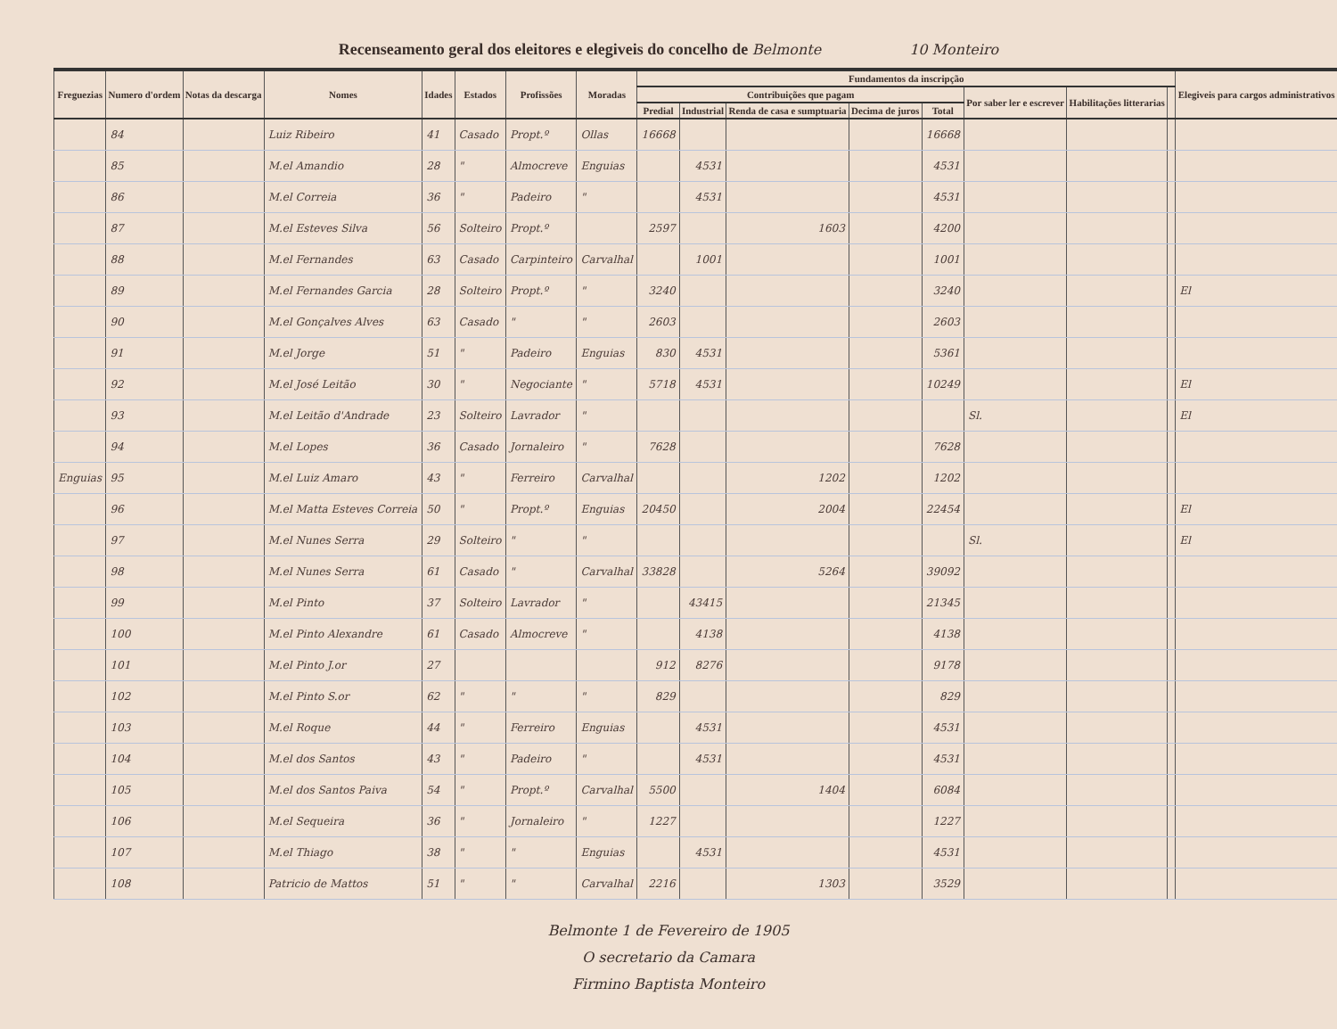Recenseamento geral dos eleitores e elegiveis do concelho de Belmonte 10 Monteiro
| Freguezias | Numero d'ordem | Notas da descarga | Nomes | Idades | Estados | Profissões | Moradas | Fundamentos da inscripção | | | | | | | | Elegiveis para cargos administrativos |
| --- | --- | --- | --- | --- | --- | --- | --- | --- | --- | --- | --- | --- | --- | --- | --- | --- |
| | | | | | | | | Contribuições que pagam | | | | | Por saber ler e escrever | Habilitações litterarias | | |
| | | | | | | | | Predial | Industrial | Renda de casa e sumptuaria | Decima de juros | Total | | | | |
| | 84 | | Luiz Ribeiro | 41 | Casado | Propt.º | Ollas | 16668 | | | | 16668 | | | | |
| | 85 | | M.el Amandio | 28 | " | Almocreve | Enguias | | 4531 | | | 4531 | | | | |
| | 86 | | M.el Correia | 36 | " | Padeiro | " | | 4531 | | | 4531 | | | | |
| | 87 | | M.el Esteves Silva | 56 | Solteiro | Propt.º | | 2597 | | 1603 | | 4200 | | | | |
| | 88 | | M.el Fernandes | 63 | Casado | Carpinteiro | Carvalhal | | 1001 | | | 1001 | | | | |
| | 89 | | M.el Fernandes Garcia | 28 | Solteiro | Propt.º | " | 3240 | | | | 3240 | | | | El |
| | 90 | | M.el Gonçalves Alves | 63 | Casado | " | " | 2603 | | | | 2603 | | | | |
| | 91 | | M.el Jorge | 51 | " | Padeiro | Enguias | 830 | 4531 | | | 5361 | | | | |
| | 92 | | M.el José Leitão | 30 | " | Negociante | " | 5718 | 4531 | | | 10249 | | | | El |
| | 93 | | M.el Leitão d'Andrade | 23 | Solteiro | Lavrador | " | | | | | | Sl. | | | El |
| | 94 | | M.el Lopes | 36 | Casado | Jornaleiro | " | 7628 | | | | 7628 | | | | |
| Enguias | 95 | | M.el Luiz Amaro | 43 | " | Ferreiro | Carvalhal | | | 1202 | | 1202 | | | | |
| | 96 | | M.el Matta Esteves Correia | 50 | " | Propt.º | Enguias | 20450 | | 2004 | | 22454 | | | | El |
| | 97 | | M.el Nunes Serra | 29 | Solteiro | " | " | | | | | | Sl. | | | El |
| | 98 | | M.el Nunes Serra | 61 | Casado | " | Carvalhal | 33828 | | 5264 | | 39092 | | | | |
| | 99 | | M.el Pinto | 37 | Solteiro | Lavrador | " | | 43415 | | | 21345 | | | | |
| | 100 | | M.el Pinto Alexandre | 61 | Casado | Almocreve | " | | 4138 | | | 4138 | | | | |
| | 101 | | M.el Pinto J.or | 27 | | | | 912 | 8276 | | | 9178 | | | | |
| | 102 | | M.el Pinto S.or | 62 | " | " | " | 829 | | | | 829 | | | | |
| | 103 | | M.el Roque | 44 | " | Ferreiro | Enguias | | 4531 | | | 4531 | | | | |
| | 104 | | M.el dos Santos | 43 | " | Padeiro | " | | 4531 | | | 4531 | | | | |
| | 105 | | M.el dos Santos Paiva | 54 | " | Propt.º | Carvalhal | 5500 | | 1404 | | 6084 | | | | |
| | 106 | | M.el Sequeira | 36 | " | Jornaleiro | " | 1227 | | | | 1227 | | | | |
| | 107 | | M.el Thiago | 38 | " | " | Enguias | | 4531 | | | 4531 | | | | |
| | 108 | | Patricio de Mattos | 51 | " | " | Carvalhal | 2216 | | 1303 | | 3529 | | | | |
Belmonte 1 de Fevereiro de 1905
O secretario da Camara
Firmino Baptista Monteiro